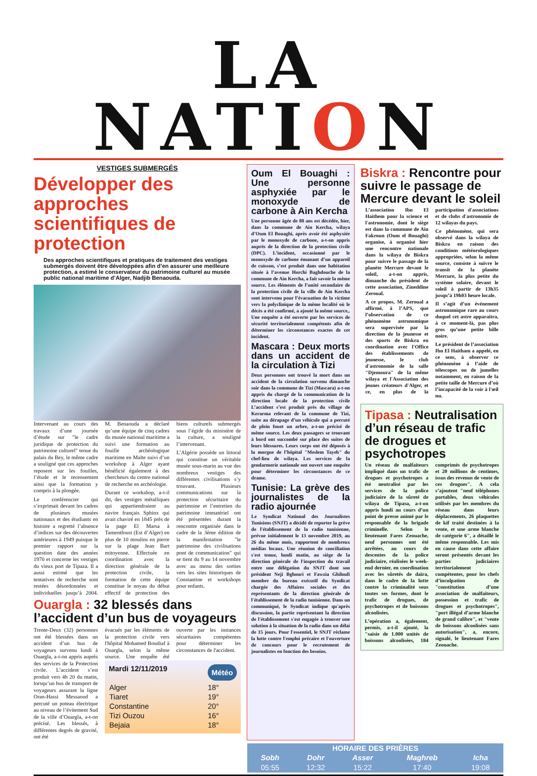LA NATION
VESTIGES SUBMERGÉS
Développer des approches scientifiques de protection
Des approches scientifiques et pratiques de traitement des vestiges submergés doivent être développées afin d’en assurer une meilleure protection, a estimé le conservateur du patrimoine culturel au musée public national maritime d’Alger, Nadjib Benaouda.
Intervenant au cours des travaux d’une journée d’étude sur "le cadre juridique de protection du patrimoine culturel" tenue du palais du Bey, le même cadre a souligné que ces approches reposent sur les fouilles, l’étude et le recensement ainsi que la formation y compris à la plongée.
Le conférencier qui s’exprimait devant les cadres de plusieurs musées nationaux et des étudiants en histoire a regretté l’absence d’indices sur des découvertes antérieures à 1949 puisque le premier rapport sur la question date des années 1970 et concerne les vestiges du vieux port de Tipaza. Il a aussi estimé que les tentatives de recherche sont restées désordonnées et individuelles jusqu’à 2004. M. Benaouda a déclaré qu’une équipe de cinq cadres du musée national maritime a suivi une formation au fouille archéologique maritime en Malte suivi d’un workshop à Alger ayant bénéficié également à des chercheurs du centre national de recherche en archéologie.
Durant ce workshop, a-t-il dit, des vestiges métalliques qui appartiendraient au navire français Sphinx qui avait chaviré en 1845 près de la page El Marsa à Tamentfoust (Est d’Alger) en plus de 10 moulins en pierre sur la plage Jean Bart mitoyenne. Effectuée en coordination avec la direction générale de la protection civile, la formation de cette équipe constitue le noyau du début effectif de protection des biens culturels submergés sous l’égide du ministère de la culture, a souligné l’intervenant.
L’Algérie possède un littoral qui constitue un véritable musée sous-marin au vue des nombreux vestiges des différentes civilisations s’y trouvant. Plusieurs communications sur la protection sécuritaire du patrimoine et l’entretien du patrimoine immatériel ont été présentées durant la rencontre organisée dans le cadre de la 3ème édition de la manifestation "le patrimoine des civilisations pont de communication" qui se tient du 9 au 14 novembre avec au menu des sorties vers les sites historiques de Constantine et workshops pour enfants.
Ouargla : 32 blessés dans l’accident d’un bus de voyageurs
Trente-Deux (32) personnes ont été blessées dans un accident d’un bus de voyageurs survenu lundi à Ouargla, a-t-on appris auprès des services de la Protection civile. L’accident s’est produit vers 4h 20 du matin, lorsqu’un bus de transport de voyageurs assurant la ligne Oran-Hassi Messaoud a percuté un poteau électrique au niveau de l’évitement Sud de la ville d’Ouargla, a-t-on précisé. Les blessés, à différentes degrés de gravité, ont été
évacués par les éléments de la protection civile vers l'hôpital Mohamed Boudiaf à Ouargla, selon la même source. Une enquête été ouverte par les instances sécuritaires compétentes pour déterminer les circonstances de l'accident.
Mardi 12/11/2019 Météo
| Alger | 18° |
| Tiaret | 19° |
| Constantine | 20° |
| Tizi Ouzou | 16° |
| Bejaia | 18° |
Oum El Bouaghi : Une personne asphyxiée par le monoxyde de carbone à Ain Kercha
Une personne âgée de 88 ans est décédée, hier, dans la commune de Ain Kercha, wilaya d’Oum El Bouaghi, après avoir été asphyxiée par le monoxyde de carbone, a-t-on appris auprès de la direction de la protection civile (DPC). L’incident, occasionné par le monoxyde de carbone émanant d’un appareil de cuisson, s’est produit dans une habitation située à l’avenue Horchi Baghdouche de la commune de Ain Kercha, a fait savoir la même source. Les éléments de l’unité secondaire de la protection civile de la ville de Ain Kercha sont intervenu pour l’évacuation de la victime vers la polyclinique de la même localité où le décès a été confirmé, a ajouté la même source,. Une enquête a été ouverte par les services de sécurité territorialement compétents afin de déterminer les circonstances exactes de cet incident.
Mascara : Deux morts dans un accident de la circulation à Tizi
Deux personnes ont trouvé la mort dans un accident de la circulation survenu dimanche soir dans la commune de Tizi (Mascara) a-t-on appris du chargé de la communication de la direction locale de la protection civile L’accident s’est produit près du village de Kerarma relevant de la commune de Tizi, suite au dérapage d’un véhicule qui a percuté de plein fouet un arbre, a-t-on précisé de même source. Les deux passagers se trouvant à bord ont succombé sur place des suites de leurs blessures. Leurs corps ont été déposés à la morgue de l’hôpital "Meslem Tayeb" du chef-lieu de wilaya. Les services de la gendarmerie nationale ont ouvert une enquête pour déterminer les circonstances de ce drame.
Tunisie: La grève des journalistes de la radio ajournée
Le Syndicat National des Journalistes Tunisiens (SNJT) a décidé de reporter la grève de l'établissement de la radio tunisienne, prévue initialement le 13 novembre 2019, au 26 du même mois, rapportent de nombreux médias locaux. Une réunion de conciliation s'est tenue, lundi matin, au siège de la direction générale de l'inspection du travail entre une délégation du SNJT dont son président Neji Bghouri et Fawzia Ghiloufi membre du bureau exécutif du Syndicat chargée des Affaires sociales et des représentants de la direction générale de l'établissement de la radio tunisienne. Dans un communiqué, le Syndicat indique qu'après discussion, la partie représentant la direction de l'établissement s'est engagée à trouver une solution à la situation de la radio dans un délai de 15 jours. Pour l'essentiel, le SNJT réclame la lutte contre l'emploi précaire et l'ouverture de concours pour le recrutement de journalistes en fonction des besoins.
Biskra : Rencontre pour suivre le passage de Mercure devant le soleil
L’association Ibn El Haithem pour la science et l'astronomie, dont le siège est dans la commune de Ain Fakroun (Oum el Bouaghi) organise, à organisé hier une rencontre nationale dans la wilaya de Biskra pour suivre le passage de la planète Mercure devant le soleil, a-t-on appris, dimanche du président de cette association, Zineddine Zeroual.
A ce propos, M. Zeroual a affirmé, à l’APS, que l’observation de ce phénomène astronomique sera supervisée par la direction de la jeunesse et des sports de Biskra en coordination avec l'Office des établissements de jeunesse, le club d'astronomie de la salle "Djemoura" de la même wilaya et l'Association des jeunes créateurs d'Alger, et ce, en plus de la participation d'associations et de clubs d'astronomie de 12 wilayas du pays.
Ce phénomène, qui sera observé dans la wilaya de Biskra en raison des conditions météorologiques appropriées, selon la même source, consiste à suivre le transit de la planète Mercure, la plus petite du système solaire, devant le soleil à partir de 13h35 jusqu’à 19h03 heure locale.
Il s’agit d’un événement astronomique rare au cours duquel cet astre apparaitra, à ce moment-là, pas plus gros qu’une petite bille noire.
Le président de l’association Ibn El Haitham a appelé, en ce sens, à observer ce phénomène à l’aide de télescopes ou de jumelles notamment, en raison de la petite taille de Mercure d’où l’incapacité de la voir à l'œil nu.
Tipasa : Neutralisation d’un réseau de trafic de drogues et psychotropes
Un réseau de malfaiteurs impliqué dans un trafic de drogues et psychotropes a été neutralisé par les services de la police judiciaire de la sûreté de wilaya de Tipasa, a-t-on appris lundi au cours d’un point de presse animé par le responsable de la brigade criminelle. Selon le lieutenant Fares Zeouache, neuf personnes ont été arrêtées, au cours de descentes de la police judiciaire, réalisées le week-end dernier, en coordination avec les sûretés de daïra, dans le cadre de la lutte contre la criminalité sous toutes ses formes, dont le trafic de drogues, de psychotropes et de boissons alcoolisées.
L’opération a, également, permis, a-t-il ajouté, la "saisie de 1.000 unités de boissons alcoolisées, 184 comprimés de psychotropes et 20 millions de centimes, issus des revenus de vente de ces drogues". A cela s’ajoutent "neuf téléphones portables, deux véhicules utilisés par les membres du réseau dans leurs déplacements, 26 plaquettes de kif traité destinées à la vente, et une arme blanche de catégorie 6", a détaillé le même responsable. Les mis en cause dans cette affaire seront présentés devant les parties judiciaires territorialement compétentes, pour les chefs d’inculpation de "constitution d’une association de malfaiteurs, possession et trafic de drogues et psychotropes", "port illégal d’arme blanche de grand calibre", et "vente de boissons alcoolisées sans autorisation", a, encore, signalé, le lieutenant Fares Zeouache.
| HORAIRE DES PRIÈRES | | | | |
| --- | --- | --- | --- | --- |
| Sobh | Dohr | Asser | Maghreb | Icha |
| 05:55 | 12:32 | 15:22 | 17:40 | 19:08 |